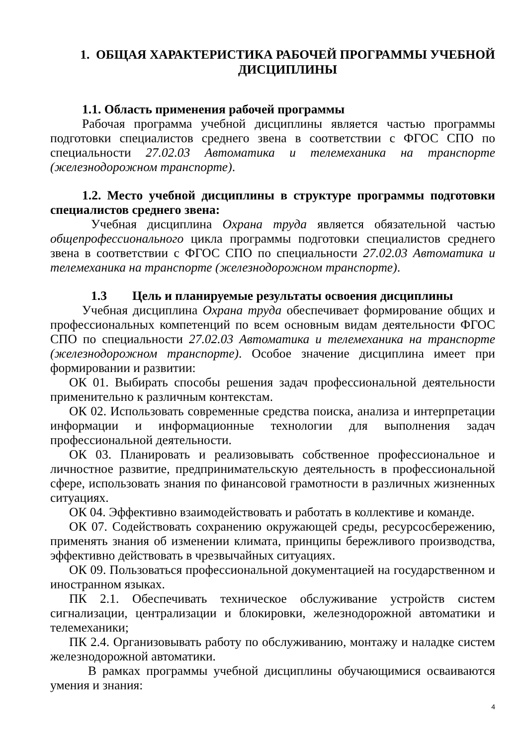1. ОБЩАЯ ХАРАКТЕРИСТИКА РАБОЧЕЙ ПРОГРАММЫ УЧЕБНОЙ ДИСЦИПЛИНЫ
1.1. Область применения рабочей программы
Рабочая программа учебной дисциплины является частью программы подготовки специалистов среднего звена в соответствии с ФГОС СПО по специальности 27.02.03 Автоматика и телемеханика на транспорте (железнодорожном транспорте).
1.2. Место учебной дисциплины в структуре программы подготовки специалистов среднего звена:
Учебная дисциплина Охрана труда является обязательной частью общепрофессионального цикла программы подготовки специалистов среднего звена в соответствии с ФГОС СПО по специальности 27.02.03 Автоматика и телемеханика на транспорте (железнодорожном транспорте).
1.3 Цель и планируемые результаты освоения дисциплины
Учебная дисциплина Охрана труда обеспечивает формирование общих и профессиональных компетенций по всем основным видам деятельности ФГОС СПО по специальности 27.02.03 Автоматика и телемеханика на транспорте (железнодорожном транспорте). Особое значение дисциплина имеет при формировании и развитии:
ОК 01. Выбирать способы решения задач профессиональной деятельности применительно к различным контекстам.
ОК 02. Использовать современные средства поиска, анализа и интерпретации информации и информационные технологии для выполнения задач профессиональной деятельности.
ОК 03. Планировать и реализовывать собственное профессиональное и личностное развитие, предпринимательскую деятельность в профессиональной сфере, использовать знания по финансовой грамотности в различных жизненных ситуациях.
ОК 04. Эффективно взаимодействовать и работать в коллективе и команде.
ОК 07. Содействовать сохранению окружающей среды, ресурсосбережению, применять знания об изменении климата, принципы бережливого производства, эффективно действовать в чрезвычайных ситуациях.
ОК 09. Пользоваться профессиональной документацией на государственном и иностранном языках.
ПК 2.1. Обеспечивать техническое обслуживание устройств систем сигнализации, централизации и блокировки, железнодорожной автоматики и телемеханики;
ПК 2.4. Организовывать работу по обслуживанию, монтажу и наладке систем железнодорожной автоматики.
В рамках программы учебной дисциплины обучающимися осваиваются умения и знания:
4